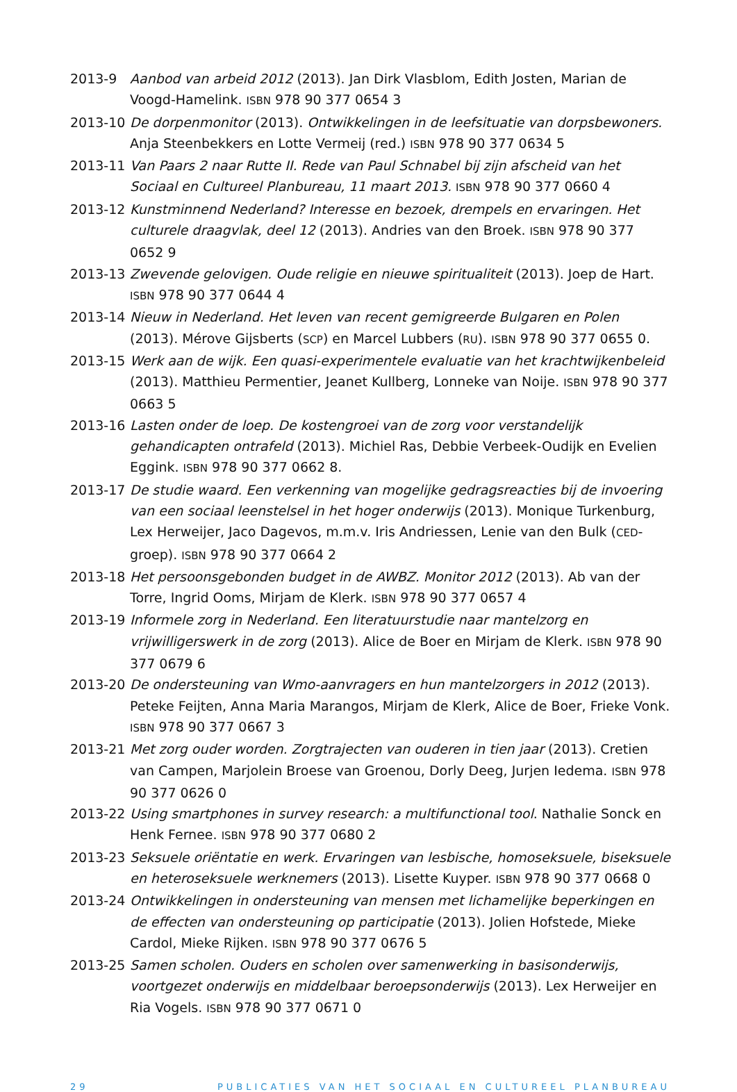2013-9 Aanbod van arbeid 2012 (2013). Jan Dirk Vlasblom, Edith Josten, Marian de Voogd-Hamelink. ISBN 978 90 377 0654 3
2013-10 De dorpenmonitor (2013). Ontwikkelingen in de leefsituatie van dorpsbewoners. Anja Steenbekkers en Lotte Vermeij (red.) ISBN 978 90 377 0634 5
2013-11 Van Paars 2 naar Rutte II. Rede van Paul Schnabel bij zijn afscheid van het Sociaal en Cultureel Planbureau, 11 maart 2013. ISBN 978 90 377 0660 4
2013-12 Kunstminnend Nederland? Interesse en bezoek, drempels en ervaringen. Het culturele draagvlak, deel 12 (2013). Andries van den Broek. ISBN 978 90 377 0652 9
2013-13 Zwevende gelovigen. Oude religie en nieuwe spiritualiteit (2013). Joep de Hart. ISBN 978 90 377 0644 4
2013-14 Nieuw in Nederland. Het leven van recent gemigreerde Bulgaren en Polen (2013). Mérove Gijsberts (SCP) en Marcel Lubbers (RU). ISBN 978 90 377 0655 0.
2013-15 Werk aan de wijk. Een quasi-experimentele evaluatie van het krachtwijkenbeleid (2013). Matthieu Permentier, Jeanet Kullberg, Lonneke van Noije. ISBN 978 90 377 0663 5
2013-16 Lasten onder de loep. De kostengroei van de zorg voor verstandelijk gehandicapten ontrafeld (2013). Michiel Ras, Debbie Verbeek-Oudijk en Evelien Eggink. ISBN 978 90 377 0662 8.
2013-17 De studie waard. Een verkenning van mogelijke gedragsreacties bij de invoering van een sociaal leenstelsel in het hoger onderwijs (2013). Monique Turkenburg, Lex Herweijer, Jaco Dagevos, m.m.v. Iris Andriessen, Lenie van den Bulk (CED-groep). ISBN 978 90 377 0664 2
2013-18 Het persoonsgebonden budget in de AWBZ. Monitor 2012 (2013). Ab van der Torre, Ingrid Ooms, Mirjam de Klerk. ISBN 978 90 377 0657 4
2013-19 Informele zorg in Nederland. Een literatuurstudie naar mantelzorg en vrijwilligerswerk in de zorg (2013). Alice de Boer en Mirjam de Klerk. ISBN 978 90 377 0679 6
2013-20 De ondersteuning van Wmo-aanvragers en hun mantelzorgers in 2012 (2013). Peteke Feijten, Anna Maria Marangos, Mirjam de Klerk, Alice de Boer, Frieke Vonk. ISBN 978 90 377 0667 3
2013-21 Met zorg ouder worden. Zorgtrajecten van ouderen in tien jaar (2013). Cretien van Campen, Marjolein Broese van Groenou, Dorly Deeg, Jurjen Iedema. ISBN 978 90 377 0626 0
2013-22 Using smartphones in survey research: a multifunctional tool. Nathalie Sonck en Henk Fernee. ISBN 978 90 377 0680 2
2013-23 Seksuele oriëntatie en werk. Ervaringen van lesbische, homoseksuele, biseksuele en heteroseksuele werknemers (2013). Lisette Kuyper. ISBN 978 90 377 0668 0
2013-24 Ontwikkelingen in ondersteuning van mensen met lichamelijke beperkingen en de effecten van ondersteuning op participatie (2013). Jolien Hofstede, Mieke Cardol, Mieke Rijken. ISBN 978 90 377 0676 5
2013-25 Samen scholen. Ouders en scholen over samenwerking in basisonderwijs, voortgezet onderwijs en middelbaar beroepsonderwijs (2013). Lex Herweijer en Ria Vogels. ISBN 978 90 377 0671 0
29 PUBLICATIES VAN HET SOCIAAL EN CULTUREEL PLANBUREAU